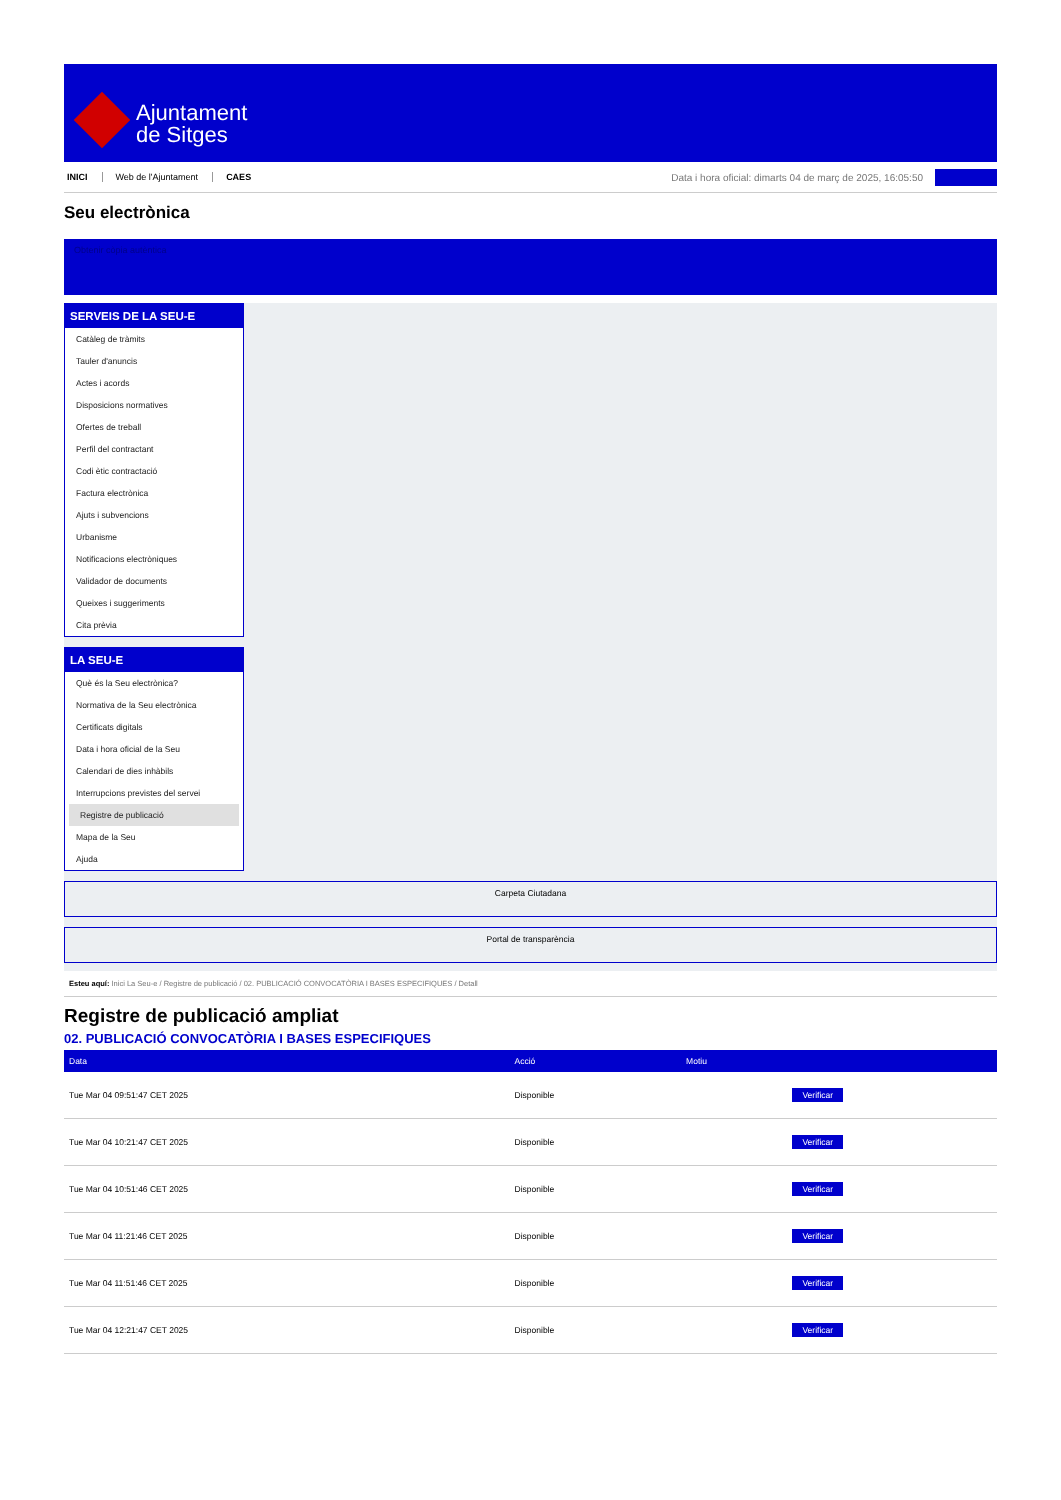Ajuntament
de Sitges
INICI Web de l'Ajuntament CAES Data i hora oficial: dimarts 04 de març de 2025, 16:05:50
Seu electrònica
Obtenir còpia autèntica
SERVEIS DE LA SEU-E
Catàleg de tràmits
Tauler d'anuncis
Actes i acords
Disposicions normatives
Ofertes de treball
Perfil del contractant
Codi ètic contractació
Factura electrònica
Ajuts i subvencions
Urbanisme
Notificacions electròniques
Validador de documents
Queixes i suggeriments
Cita prèvia
LA SEU-E
Què és la Seu electrònica?
Normativa de la Seu electrònica
Certificats digitals
Data i hora oficial de la Seu
Calendari de dies inhàbils
Interrupcions previstes del servei
Registre de publicació
Mapa de la Seu
Ajuda
Carpeta Ciutadana
Portal de transparència
Esteu aquí: Inici La Seu-e / Registre de publicació / 02. PUBLICACIÓ CONVOCATÒRIA I BASES ESPECIFIQUES / Detall
Registre de publicació ampliat
02. PUBLICACIÓ CONVOCATÒRIA I BASES ESPECIFIQUES
| Data | Acció | Motiu | |
| --- | --- | --- | --- |
| Tue Mar 04 09:51:47 CET 2025 | Disponible | | Verificar |
| Tue Mar 04 10:21:47 CET 2025 | Disponible | | Verificar |
| Tue Mar 04 10:51:46 CET 2025 | Disponible | | Verificar |
| Tue Mar 04 11:21:46 CET 2025 | Disponible | | Verificar |
| Tue Mar 04 11:51:46 CET 2025 | Disponible | | Verificar |
| Tue Mar 04 12:21:47 CET 2025 | Disponible | | Verificar |